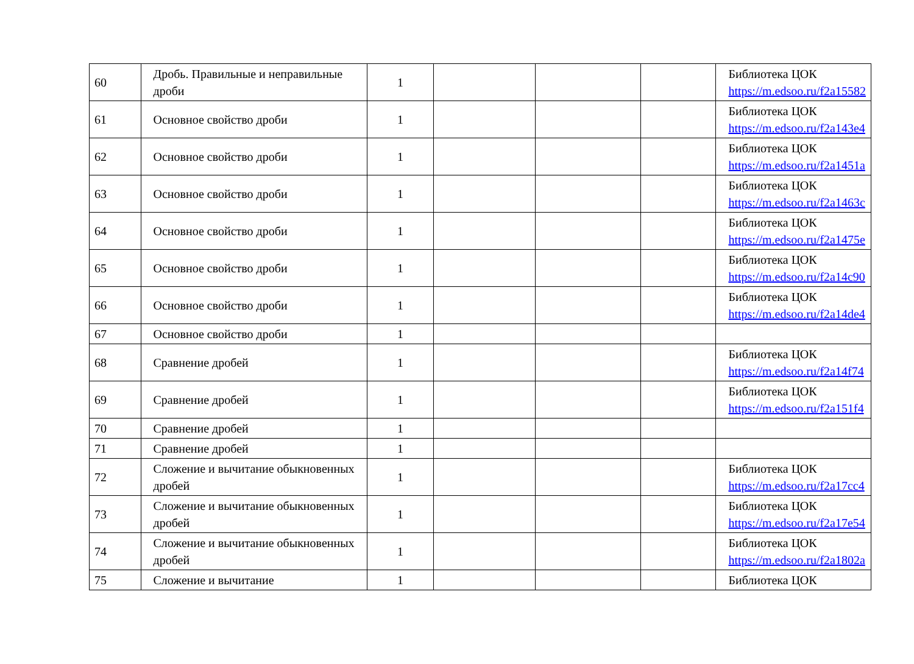| 60 | Дробь. Правильные и неправильные дроби | 1 | | | | Библиотека ЦОК https://m.edsoo.ru/f2a15582 |
| 61 | Основное свойство дроби | 1 | | | | Библиотека ЦОК https://m.edsoo.ru/f2a143e4 |
| 62 | Основное свойство дроби | 1 | | | | Библиотека ЦОК https://m.edsoo.ru/f2a1451a |
| 63 | Основное свойство дроби | 1 | | | | Библиотека ЦОК https://m.edsoo.ru/f2a1463c |
| 64 | Основное свойство дроби | 1 | | | | Библиотека ЦОК https://m.edsoo.ru/f2a1475e |
| 65 | Основное свойство дроби | 1 | | | | Библиотека ЦОК https://m.edsoo.ru/f2a14c90 |
| 66 | Основное свойство дроби | 1 | | | | Библиотека ЦОК https://m.edsoo.ru/f2a14de4 |
| 67 | Основное свойство дроби | 1 | | | | |
| 68 | Сравнение дробей | 1 | | | | Библиотека ЦОК https://m.edsoo.ru/f2a14f74 |
| 69 | Сравнение дробей | 1 | | | | Библиотека ЦОК https://m.edsoo.ru/f2a151f4 |
| 70 | Сравнение дробей | 1 | | | | |
| 71 | Сравнение дробей | 1 | | | | |
| 72 | Сложение и вычитание обыкновенных дробей | 1 | | | | Библиотека ЦОК https://m.edsoo.ru/f2a17cc4 |
| 73 | Сложение и вычитание обыкновенных дробей | 1 | | | | Библиотека ЦОК https://m.edsoo.ru/f2a17e54 |
| 74 | Сложение и вычитание обыкновенных дробей | 1 | | | | Библиотека ЦОК https://m.edsoo.ru/f2a1802a |
| 75 | Сложение и вычитание | 1 | | | | Библиотека ЦОК |